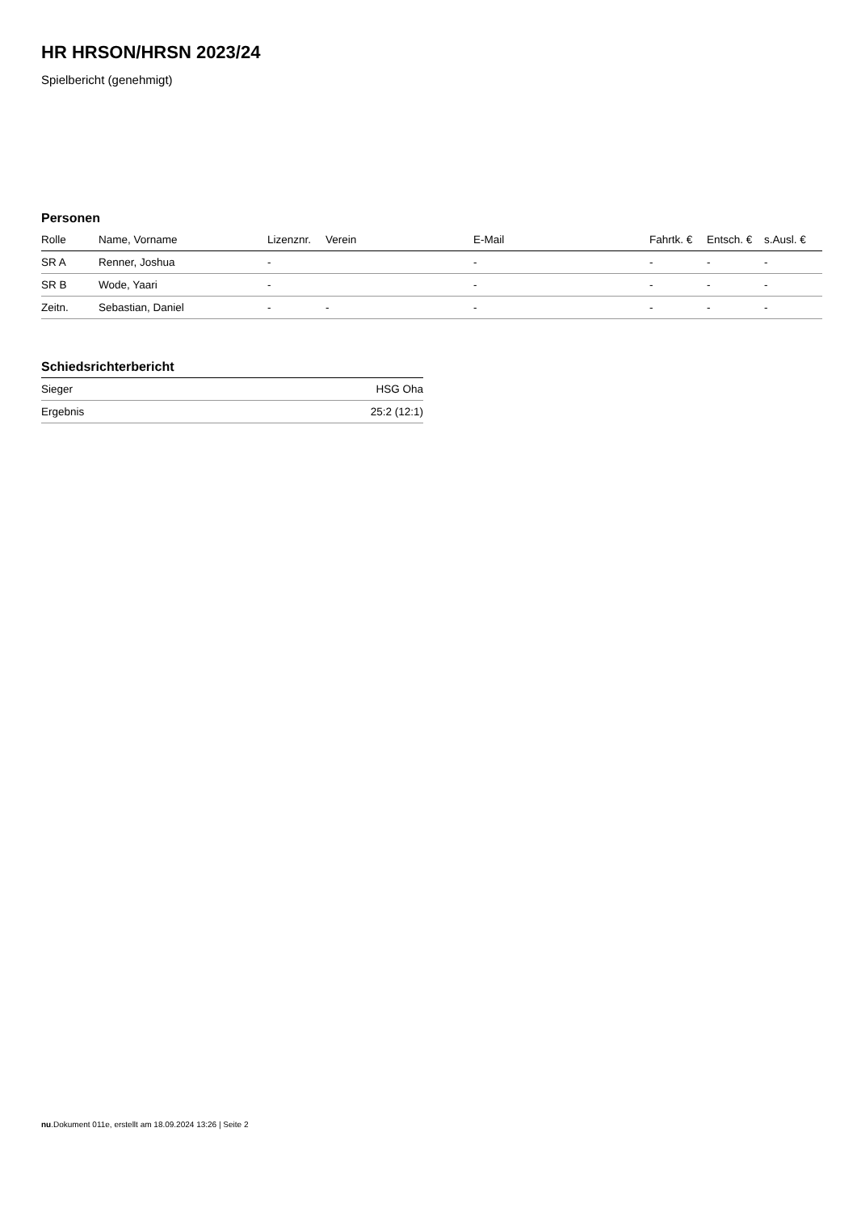HR HRSON/HRSN 2023/24
Spielbericht (genehmigt)
Personen
| Rolle | Name, Vorname | Lizenznr. | Verein | E-Mail | Fahrtk. € | Entsch. € | s.Ausl. € |
| --- | --- | --- | --- | --- | --- | --- | --- |
| SR A | Renner, Joshua | - | | - | - | - | - |
| SR B | Wode, Yaari | - | | - | - | - | - |
| Zeitn. | Sebastian, Daniel | - | - | - | - | - | - |
Schiedsrichterbericht
| Sieger | HSG Oha |
| Ergebnis | 25:2 (12:1) |
nu.Dokument 011e, erstellt am 18.09.2024 13:26 | Seite 2